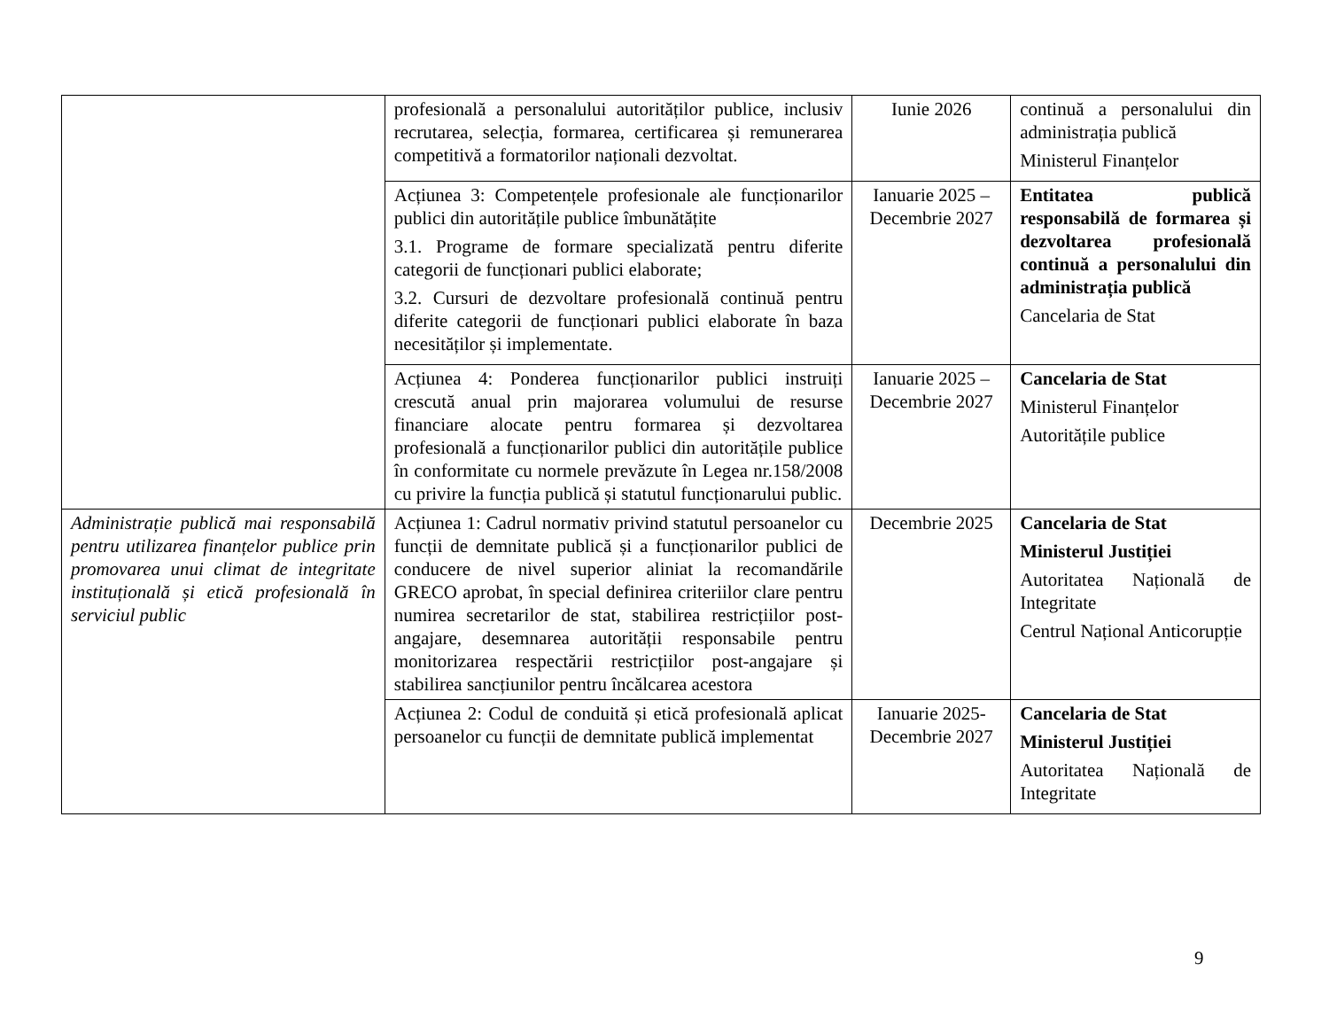| | profesională a personalului autorităților publice, inclusiv recrutarea, selecția, formarea, certificarea și remunerarea competitivă a formatorilor naționali dezvoltat. | Iunie 2026 | continuă a personalului din administrația publică Ministerul Finanțelor |
| | Acțiunea 3: Competențele profesionale ale funcționarilor publici din autoritățile publice îmbunătățite 3.1. Programe de formare specializată pentru diferite categorii de funcționari publici elaborate; 3.2. Cursuri de dezvoltare profesională continuă pentru diferite categorii de funcționari publici elaborate în baza necesităților și implementate. | Ianuarie 2025 – Decembrie 2027 | Entitatea publică responsabilă de formarea și dezvoltarea profesională continuă a personalului din administrația publică Cancelaria de Stat |
| | Acțiunea 4: Ponderea funcționarilor publici instruiți crescută anual prin majorarea volumului de resurse financiare alocate pentru formarea și dezvoltarea profesională a funcționarilor publici din autoritățile publice în conformitate cu normele prevăzute în Legea nr.158/2008 cu privire la funcția publică și statutul funcționarului public. | Ianuarie 2025 – Decembrie 2027 | Cancelaria de Stat Ministerul Finanțelor Autoritățile publice |
| Administrație publică mai responsabilă pentru utilizarea finanțelor publice prin promovarea unui climat de integritate instituțională și etică profesională în serviciul public | Acțiunea 1: Cadrul normativ privind statutul persoanelor cu funcții de demnitate publică și a funcționarilor publici de conducere de nivel superior aliniat la recomandările GRECO aprobat, în special definirea criteriilor clare pentru numirea secretarilor de stat, stabilirea restricțiilor post-angajare, desemnarea autorității responsabile pentru monitorizarea respectării restricțiilor post-angajare și stabilirea sancțiunilor pentru încălcarea acestora | Decembrie 2025 | Cancelaria de Stat Ministerul Justiției Autoritatea Națională de Integritate Centrul Național Anticorupție |
| | Acțiunea 2: Codul de conduită și etică profesională aplicat persoanelor cu funcții de demnitate publică implementat | Ianuarie 2025-Decembrie 2027 | Cancelaria de Stat Ministerul Justiției Autoritatea Națională de Integritate |
9